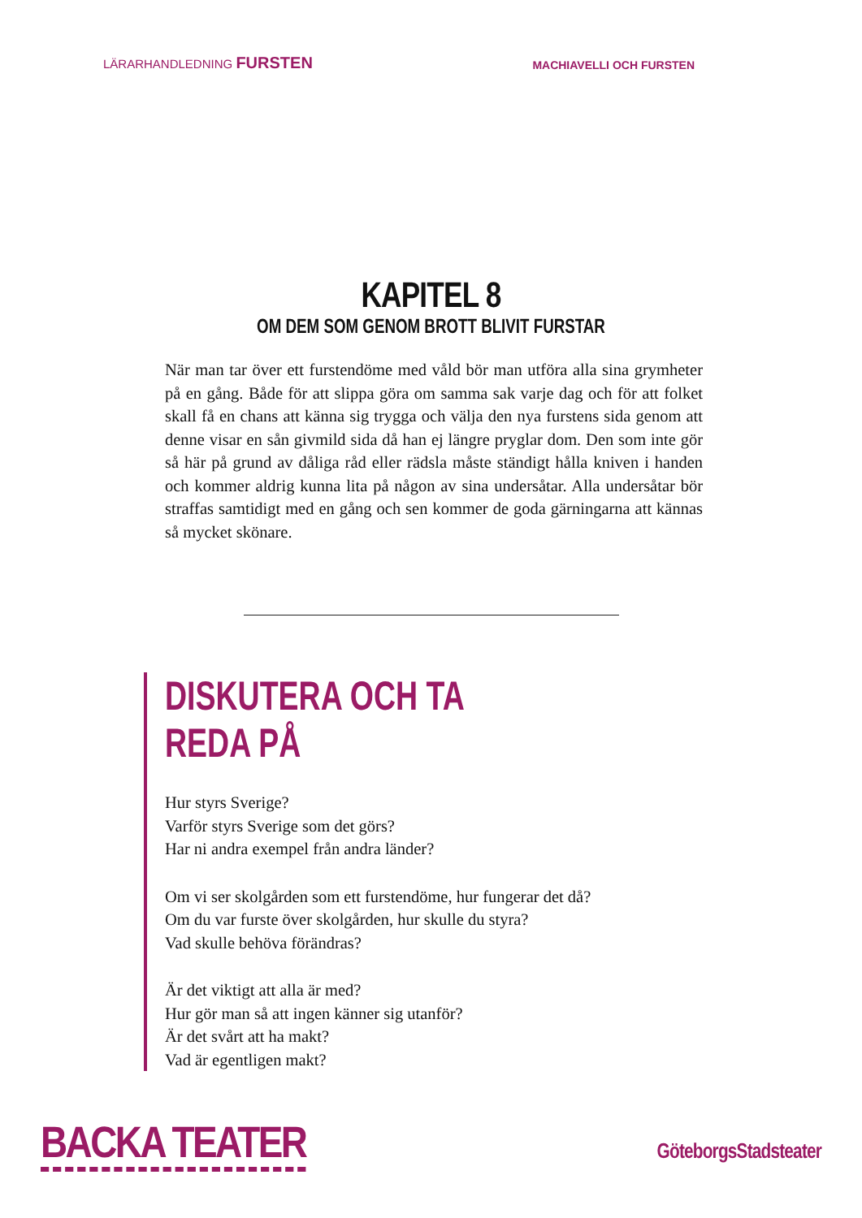LÄRARHANDLEDNING FURSTEN
MACHIAVELLI OCH FURSTEN
KAPITEL 8
OM DEM SOM GENOM BROTT BLIVIT FURSTAR
När man tar över ett furstendöme med våld bör man utföra alla sina grymheter på en gång. Både för att slippa göra om samma sak varje dag och för att folket skall få en chans att känna sig trygga och välja den nya furstens sida genom att denne visar en sån givmild sida då han ej längre pryglar dom. Den som inte gör så här på grund av dåliga råd eller rädsla måste ständigt hålla kniven i handen och kommer aldrig kunna lita på någon av sina undersåtar. Alla undersåtar bör straffas samtidigt med en gång och sen kommer de goda gärningarna att kännas så mycket skönare.
DISKUTERA OCH TA REDA PÅ
Hur styrs Sverige?
Varför styrs Sverige som det görs?
Har ni andra exempel från andra länder?
Om vi ser skolgården som ett furstendöme, hur fungerar det då?
Om du var furste över skolgården, hur skulle du styra?
Vad skulle behöva förändras?
Är det viktigt att alla är med?
Hur gör man så att ingen känner sig utanför?
Är det svårt att ha makt?
Vad är egentligen makt?
BACKA TEATER
GöteborgsStadsteater